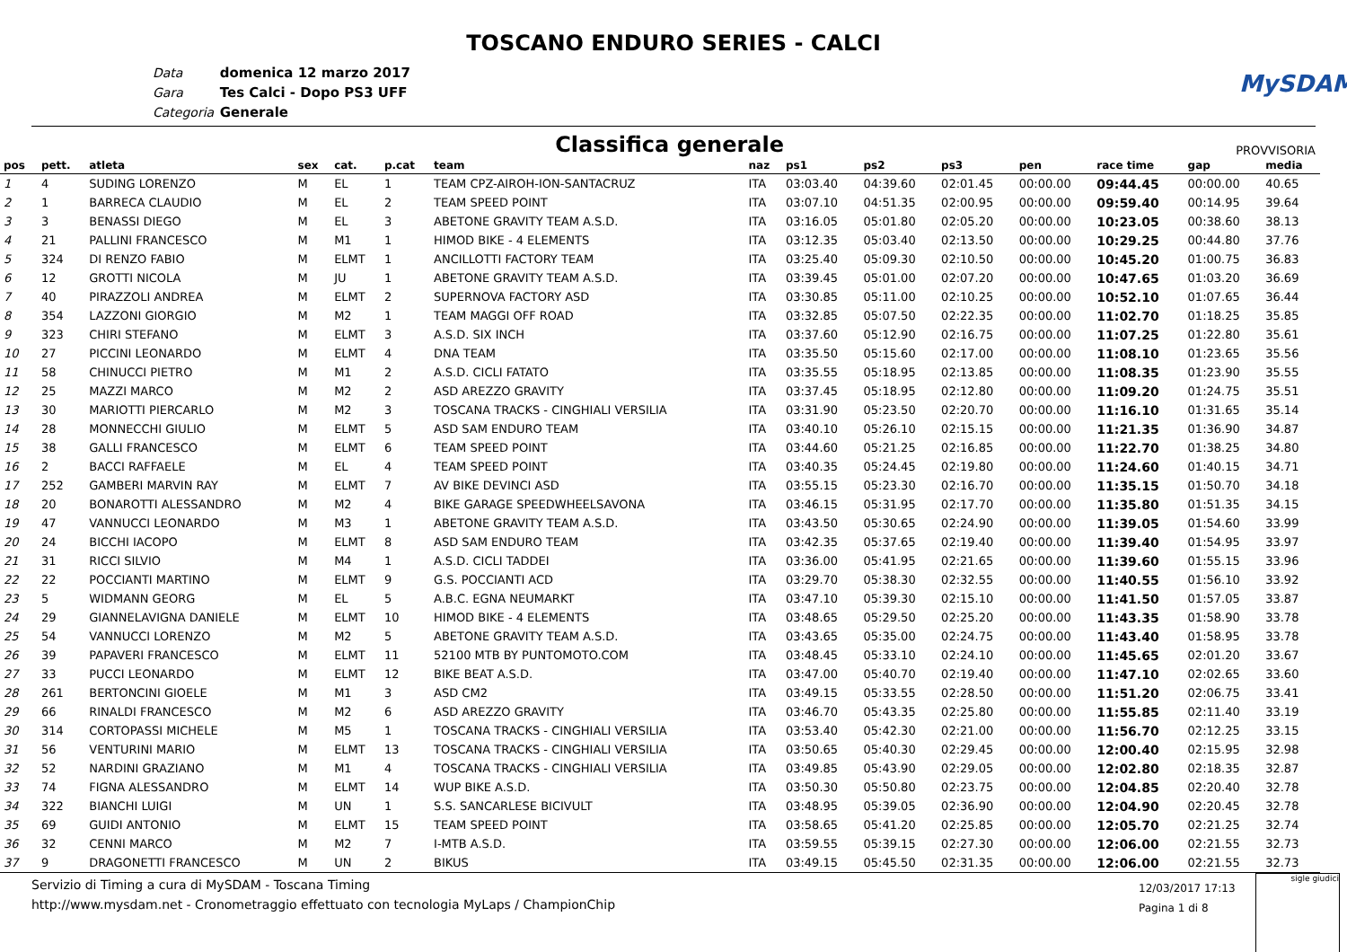TOSCANO ENDURO SERIES - CALCI
MySDAM
Data domenica 12 marzo 2017
Gara Tes Calci - Dopo PS3 UFF
Categoria Generale
Classifica generale
PROVVISORIA
| pos | pett. | atleta | sex | cat. | p.cat | team | naz | ps1 | ps2 | ps3 | pen | race time | gap | media |
| --- | --- | --- | --- | --- | --- | --- | --- | --- | --- | --- | --- | --- | --- | --- |
| 1 | 4 | SUDING LORENZO | M | EL | 1 | TEAM CPZ-AIROH-ION-SANTACRUZ | ITA | 03:03.40 | 04:39.60 | 02:01.45 | 00:00.00 | 09:44.45 | 00:00.00 | 40.65 |
| 2 | 1 | BARRECA CLAUDIO | M | EL | 2 | TEAM SPEED POINT | ITA | 03:07.10 | 04:51.35 | 02:00.95 | 00:00.00 | 09:59.40 | 00:14.95 | 39.64 |
| 3 | 3 | BENASSI DIEGO | M | EL | 3 | ABETONE GRAVITY TEAM A.S.D. | ITA | 03:16.05 | 05:01.80 | 02:05.20 | 00:00.00 | 10:23.05 | 00:38.60 | 38.13 |
| 4 | 21 | PALLINI FRANCESCO | M | M1 | 1 | HIMOD BIKE - 4 ELEMENTS | ITA | 03:12.35 | 05:03.40 | 02:13.50 | 00:00.00 | 10:29.25 | 00:44.80 | 37.76 |
| 5 | 324 | DI RENZO FABIO | M | ELMT | 1 | ANCILLOTTI FACTORY TEAM | ITA | 03:25.40 | 05:09.30 | 02:10.50 | 00:00.00 | 10:45.20 | 01:00.75 | 36.83 |
| 6 | 12 | GROTTI NICOLA | M | JU | 1 | ABETONE GRAVITY TEAM A.S.D. | ITA | 03:39.45 | 05:01.00 | 02:07.20 | 00:00.00 | 10:47.65 | 01:03.20 | 36.69 |
| 7 | 40 | PIRAZZOLI ANDREA | M | ELMT | 2 | SUPERNOVA FACTORY ASD | ITA | 03:30.85 | 05:11.00 | 02:10.25 | 00:00.00 | 10:52.10 | 01:07.65 | 36.44 |
| 8 | 354 | LAZZONI GIORGIO | M | M2 | 1 | TEAM MAGGI OFF ROAD | ITA | 03:32.85 | 05:07.50 | 02:22.35 | 00:00.00 | 11:02.70 | 01:18.25 | 35.85 |
| 9 | 323 | CHIRI STEFANO | M | ELMT | 3 | A.S.D. SIX INCH | ITA | 03:37.60 | 05:12.90 | 02:16.75 | 00:00.00 | 11:07.25 | 01:22.80 | 35.61 |
| 10 | 27 | PICCINI LEONARDO | M | ELMT | 4 | DNA TEAM | ITA | 03:35.50 | 05:15.60 | 02:17.00 | 00:00.00 | 11:08.10 | 01:23.65 | 35.56 |
| 11 | 58 | CHINUCCI PIETRO | M | M1 | 2 | A.S.D. CICLI FATATO | ITA | 03:35.55 | 05:18.95 | 02:13.85 | 00:00.00 | 11:08.35 | 01:23.90 | 35.55 |
| 12 | 25 | MAZZI MARCO | M | M2 | 2 | ASD AREZZO GRAVITY | ITA | 03:37.45 | 05:18.95 | 02:12.80 | 00:00.00 | 11:09.20 | 01:24.75 | 35.51 |
| 13 | 30 | MARIOTTI PIERCARLO | M | M2 | 3 | TOSCANA TRACKS - CINGHIALI VERSILIA | ITA | 03:31.90 | 05:23.50 | 02:20.70 | 00:00.00 | 11:16.10 | 01:31.65 | 35.14 |
| 14 | 28 | MONNECCHI GIULIO | M | ELMT | 5 | ASD SAM ENDURO TEAM | ITA | 03:40.10 | 05:26.10 | 02:15.15 | 00:00.00 | 11:21.35 | 01:36.90 | 34.87 |
| 15 | 38 | GALLI FRANCESCO | M | ELMT | 6 | TEAM SPEED POINT | ITA | 03:44.60 | 05:21.25 | 02:16.85 | 00:00.00 | 11:22.70 | 01:38.25 | 34.80 |
| 16 | 2 | BACCI RAFFAELE | M | EL | 4 | TEAM SPEED POINT | ITA | 03:40.35 | 05:24.45 | 02:19.80 | 00:00.00 | 11:24.60 | 01:40.15 | 34.71 |
| 17 | 252 | GAMBERI MARVIN RAY | M | ELMT | 7 | AV BIKE DEVINCI ASD | ITA | 03:55.15 | 05:23.30 | 02:16.70 | 00:00.00 | 11:35.15 | 01:50.70 | 34.18 |
| 18 | 20 | BONAROTTI ALESSANDRO | M | M2 | 4 | BIKE GARAGE SPEEDWHEELSAVONA | ITA | 03:46.15 | 05:31.95 | 02:17.70 | 00:00.00 | 11:35.80 | 01:51.35 | 34.15 |
| 19 | 47 | VANNUCCI LEONARDO | M | M3 | 1 | ABETONE GRAVITY TEAM A.S.D. | ITA | 03:43.50 | 05:30.65 | 02:24.90 | 00:00.00 | 11:39.05 | 01:54.60 | 33.99 |
| 20 | 24 | BICCHI IACOPO | M | ELMT | 8 | ASD SAM ENDURO TEAM | ITA | 03:42.35 | 05:37.65 | 02:19.40 | 00:00.00 | 11:39.40 | 01:54.95 | 33.97 |
| 21 | 31 | RICCI SILVIO | M | M4 | 1 | A.S.D. CICLI TADDEI | ITA | 03:36.00 | 05:41.95 | 02:21.65 | 00:00.00 | 11:39.60 | 01:55.15 | 33.96 |
| 22 | 22 | POCCIANTI MARTINO | M | ELMT | 9 | G.S. POCCIANTI ACD | ITA | 03:29.70 | 05:38.30 | 02:32.55 | 00:00.00 | 11:40.55 | 01:56.10 | 33.92 |
| 23 | 5 | WIDMANN GEORG | M | EL | 5 | A.B.C. EGNA NEUMARKT | ITA | 03:47.10 | 05:39.30 | 02:15.10 | 00:00.00 | 11:41.50 | 01:57.05 | 33.87 |
| 24 | 29 | GIANNELAVIGNA DANIELE | M | ELMT | 10 | HIMOD BIKE - 4 ELEMENTS | ITA | 03:48.65 | 05:29.50 | 02:25.20 | 00:00.00 | 11:43.35 | 01:58.90 | 33.78 |
| 25 | 54 | VANNUCCI LORENZO | M | M2 | 5 | ABETONE GRAVITY TEAM A.S.D. | ITA | 03:43.65 | 05:35.00 | 02:24.75 | 00:00.00 | 11:43.40 | 01:58.95 | 33.78 |
| 26 | 39 | PAPAVERI FRANCESCO | M | ELMT | 11 | 52100 MTB BY PUNTOMOTO.COM | ITA | 03:48.45 | 05:33.10 | 02:24.10 | 00:00.00 | 11:45.65 | 02:01.20 | 33.67 |
| 27 | 33 | PUCCI LEONARDO | M | ELMT | 12 | BIKE BEAT A.S.D. | ITA | 03:47.00 | 05:40.70 | 02:19.40 | 00:00.00 | 11:47.10 | 02:02.65 | 33.60 |
| 28 | 261 | BERTONCINI GIOELE | M | M1 | 3 | ASD CM2 | ITA | 03:49.15 | 05:33.55 | 02:28.50 | 00:00.00 | 11:51.20 | 02:06.75 | 33.41 |
| 29 | 66 | RINALDI FRANCESCO | M | M2 | 6 | ASD AREZZO GRAVITY | ITA | 03:46.70 | 05:43.35 | 02:25.80 | 00:00.00 | 11:55.85 | 02:11.40 | 33.19 |
| 30 | 314 | CORTOPASSI MICHELE | M | M5 | 1 | TOSCANA TRACKS - CINGHIALI VERSILIA | ITA | 03:53.40 | 05:42.30 | 02:21.00 | 00:00.00 | 11:56.70 | 02:12.25 | 33.15 |
| 31 | 56 | VENTURINI MARIO | M | ELMT | 13 | TOSCANA TRACKS - CINGHIALI VERSILIA | ITA | 03:50.65 | 05:40.30 | 02:29.45 | 00:00.00 | 12:00.40 | 02:15.95 | 32.98 |
| 32 | 52 | NARDINI GRAZIANO | M | M1 | 4 | TOSCANA TRACKS - CINGHIALI VERSILIA | ITA | 03:49.85 | 05:43.90 | 02:29.05 | 00:00.00 | 12:02.80 | 02:18.35 | 32.87 |
| 33 | 74 | FIGNA ALESSANDRO | M | ELMT | 14 | WUP BIKE A.S.D. | ITA | 03:50.30 | 05:50.80 | 02:23.75 | 00:00.00 | 12:04.85 | 02:20.40 | 32.78 |
| 34 | 322 | BIANCHI LUIGI | M | UN | 1 | S.S. SANCARLESE BICIVULT | ITA | 03:48.95 | 05:39.05 | 02:36.90 | 00:00.00 | 12:04.90 | 02:20.45 | 32.78 |
| 35 | 69 | GUIDI ANTONIO | M | ELMT | 15 | TEAM SPEED POINT | ITA | 03:58.65 | 05:41.20 | 02:25.85 | 00:00.00 | 12:05.70 | 02:21.25 | 32.74 |
| 36 | 32 | CENNI MARCO | M | M2 | 7 | I-MTB A.S.D. | ITA | 03:59.55 | 05:39.15 | 02:27.30 | 00:00.00 | 12:06.00 | 02:21.55 | 32.73 |
| 37 | 9 | DRAGONETTI FRANCESCO | M | UN | 2 | BIKUS | ITA | 03:49.15 | 05:45.50 | 02:31.35 | 00:00.00 | 12:06.00 | 02:21.55 | 32.73 |
Servizio di Timing a cura di MySDAM - Toscana Timing
http://www.mysdam.net - Cronometraggio effettuato con tecnologia MyLaps / ChampionChip
12/03/2017 17:13
Pagina 1 di 8
sigle giudici